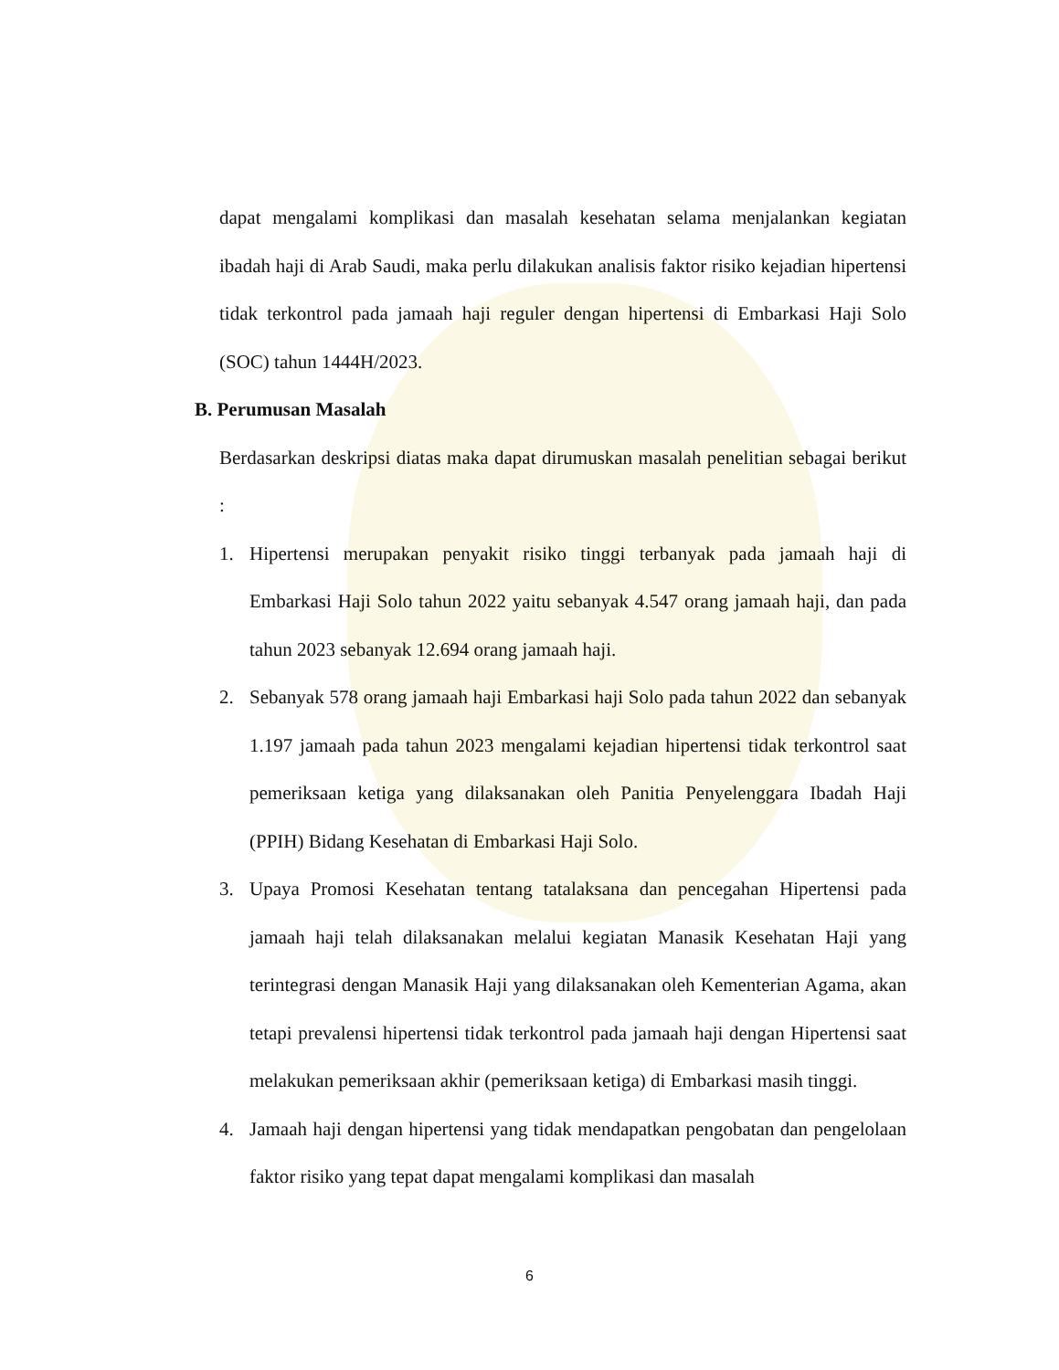dapat mengalami komplikasi dan masalah kesehatan selama menjalankan kegiatan ibadah haji di Arab Saudi, maka perlu dilakukan analisis faktor risiko kejadian hipertensi tidak terkontrol pada jamaah haji reguler dengan hipertensi di Embarkasi Haji Solo (SOC) tahun 1444H/2023.
B. Perumusan Masalah
Berdasarkan deskripsi diatas maka dapat dirumuskan masalah penelitian sebagai berikut :
1. Hipertensi merupakan penyakit risiko tinggi terbanyak pada jamaah haji di Embarkasi Haji Solo tahun 2022 yaitu sebanyak 4.547 orang jamaah haji, dan pada tahun 2023 sebanyak 12.694 orang jamaah haji.
2. Sebanyak 578 orang jamaah haji Embarkasi haji Solo pada tahun 2022 dan sebanyak 1.197 jamaah pada tahun 2023 mengalami kejadian hipertensi tidak terkontrol saat pemeriksaan ketiga yang dilaksanakan oleh Panitia Penyelenggara Ibadah Haji (PPIH) Bidang Kesehatan di Embarkasi Haji Solo.
3. Upaya Promosi Kesehatan tentang tatalaksana dan pencegahan Hipertensi pada jamaah haji telah dilaksanakan melalui kegiatan Manasik Kesehatan Haji yang terintegrasi dengan Manasik Haji yang dilaksanakan oleh Kementerian Agama, akan tetapi prevalensi hipertensi tidak terkontrol pada jamaah haji dengan Hipertensi saat melakukan pemeriksaan akhir (pemeriksaan ketiga) di Embarkasi masih tinggi.
4. Jamaah haji dengan hipertensi yang tidak mendapatkan pengobatan dan pengelolaan faktor risiko yang tepat dapat mengalami komplikasi dan masalah
6